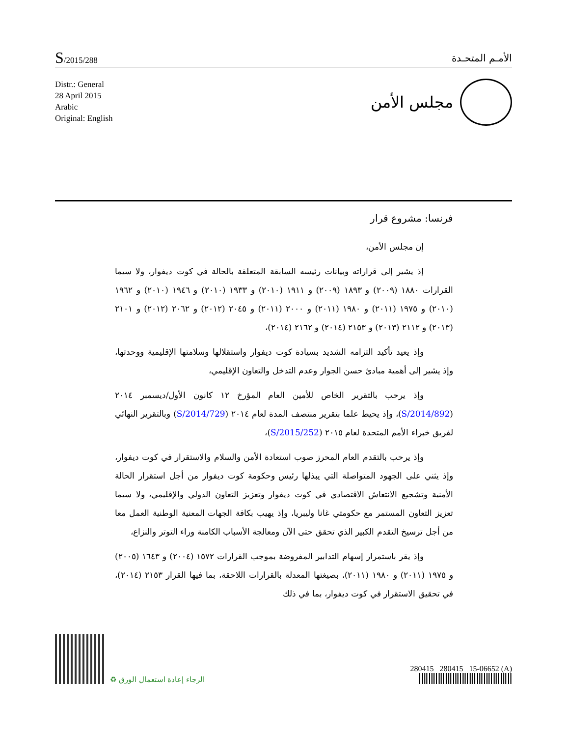S/2015/288
الأمـم المتحـدة
Distr.: General
28 April 2015
Arabic
Original: English
مجلس الأمن
فرنسا: مشروع قرار
إن مجلس الأمن،
إذ يشير إلى قراراته وبيانات رئيسه السابقة المتعلقة بالحالة في كوت ديفوار، ولا سيما القرارات ١٨٨٠ (٢٠٠٩) و ١٨٩٣ (٢٠٠٩) و ١٩١١ (٢٠١٠) و ١٩٣٣ (٢٠١٠) و ١٩٤٦ (٢٠١٠) و ١٩٦٢ (٢٠١٠) و ١٩٧٥ (٢٠١١) و ١٩٨٠ (٢٠١١) و ٢٠٠٠ (٢٠١١) و ٢٠٤٥ (٢٠١٢) و ٢٠٦٢ (٢٠١٢) و ٢١٠١ (٢٠١٣) و ٢١١٢ (٢٠١٣) و ٢١٥٣ (٢٠١٤) و ٢١٦٢ (٢٠١٤)،
وإذ يعيد تأكيد التزامه الشديد بسيادة كوت ديفوار واستقلالها وسلامتها الإقليمية ووحدتها، وإذ يشير إلى أهمية مبادئ حسن الجوار وعدم التدخل والتعاون الإقليمي،
وإذ يرحب بالتقرير الخاص للأمين العام المؤرخ ١٢ كانون الأول/ديسمبر ٢٠١٤ (S/2014/892)، وإذ يحيط علما بتقرير منتصف المدة لعام ٢٠١٤ (S/2014/729) وبالتقرير النهائي لفريق خبراء الأمم المتحدة لعام ٢٠١٥ (S/2015/252)،
وإذ يرحب بالتقدم العام المحرز صوب استعادة الأمن والسلام والاستقرار في كوت ديفوار، وإذ يثني على الجهود المتواصلة التي يبذلها رئيس وحكومة كوت ديفوار من أجل استقرار الحالة الأمنية وتشجيع الانتعاش الاقتصادي في كوت ديفوار وتعزيز التعاون الدولي والإقليمي، ولا سيما تعزيز التعاون المستمر مع حكومتي غانا وليبريا، وإذ يهيب بكافة الجهات المعنية الوطنية العمل معا من أجل ترسيخ التقدم الكبير الذي تحقق حتى الآن ومعالجة الأسباب الكامنة وراء التوتر والنزاع،
وإذ يقر باستمرار إسهام التدابير المفروضة بموجب القرارات ١٥٧٢ (٢٠٠٤) و ١٦٤٣ (٢٠٠٥) و ١٩٧٥ (٢٠١١) و ١٩٨٠ (٢٠١١)، بصيغتها المعدلة بالقرارات اللاحقة، بما فيها القرار ٢١٥٣ (٢٠١٤)، في تحقيق الاستقرار في كوت ديفوار، بما في ذلك
الرجاء إعادة استعمال الورق ♻
280415 280415 15-06652 (A)